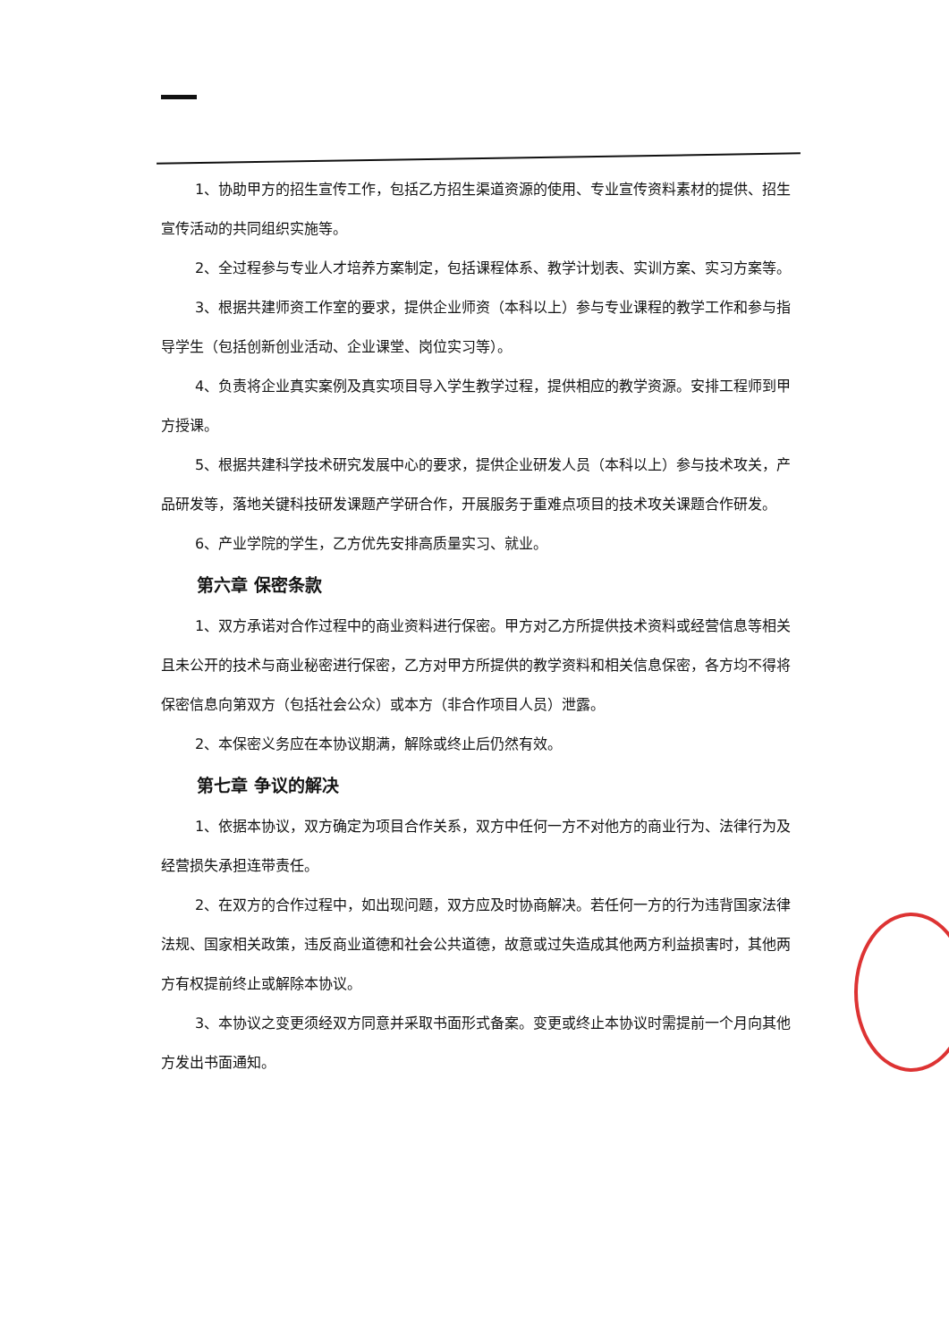1、协助甲方的招生宣传工作，包括乙方招生渠道资源的使用、专业宣传资料素材的提供、招生宣传活动的共同组织实施等。
2、全过程参与专业人才培养方案制定，包括课程体系、教学计划表、实训方案、实习方案等。
3、根据共建师资工作室的要求，提供企业师资（本科以上）参与专业课程的教学工作和参与指导学生（包括创新创业活动、企业课堂、岗位实习等）。
4、负责将企业真实案例及真实项目导入学生教学过程，提供相应的教学资源。安排工程师到甲方授课。
5、根据共建科学技术研究发展中心的要求，提供企业研发人员（本科以上）参与技术攻关，产品研发等，落地关键科技研发课题产学研合作，开展服务于重难点项目的技术攻关课题合作研发。
6、产业学院的学生，乙方优先安排高质量实习、就业。
第六章 保密条款
1、双方承诺对合作过程中的商业资料进行保密。甲方对乙方所提供技术资料或经营信息等相关且未公开的技术与商业秘密进行保密，乙方对甲方所提供的教学资料和相关信息保密，各方均不得将保密信息向第双方（包括社会公众）或本方（非合作项目人员）泄露。
2、本保密义务应在本协议期满，解除或终止后仍然有效。
第七章 争议的解决
1、依据本协议，双方确定为项目合作关系，双方中任何一方不对他方的商业行为、法律行为及经营损失承担连带责任。
2、在双方的合作过程中，如出现问题，双方应及时协商解决。若任何一方的行为违背国家法律法规、国家相关政策，违反商业道德和社会公共道德，故意或过失造成其他两方利益损害时，其他两方有权提前终止或解除本协议。
3、本协议之变更须经双方同意并采取书面形式备案。变更或终止本协议时需提前一个月向其他方发出书面通知。